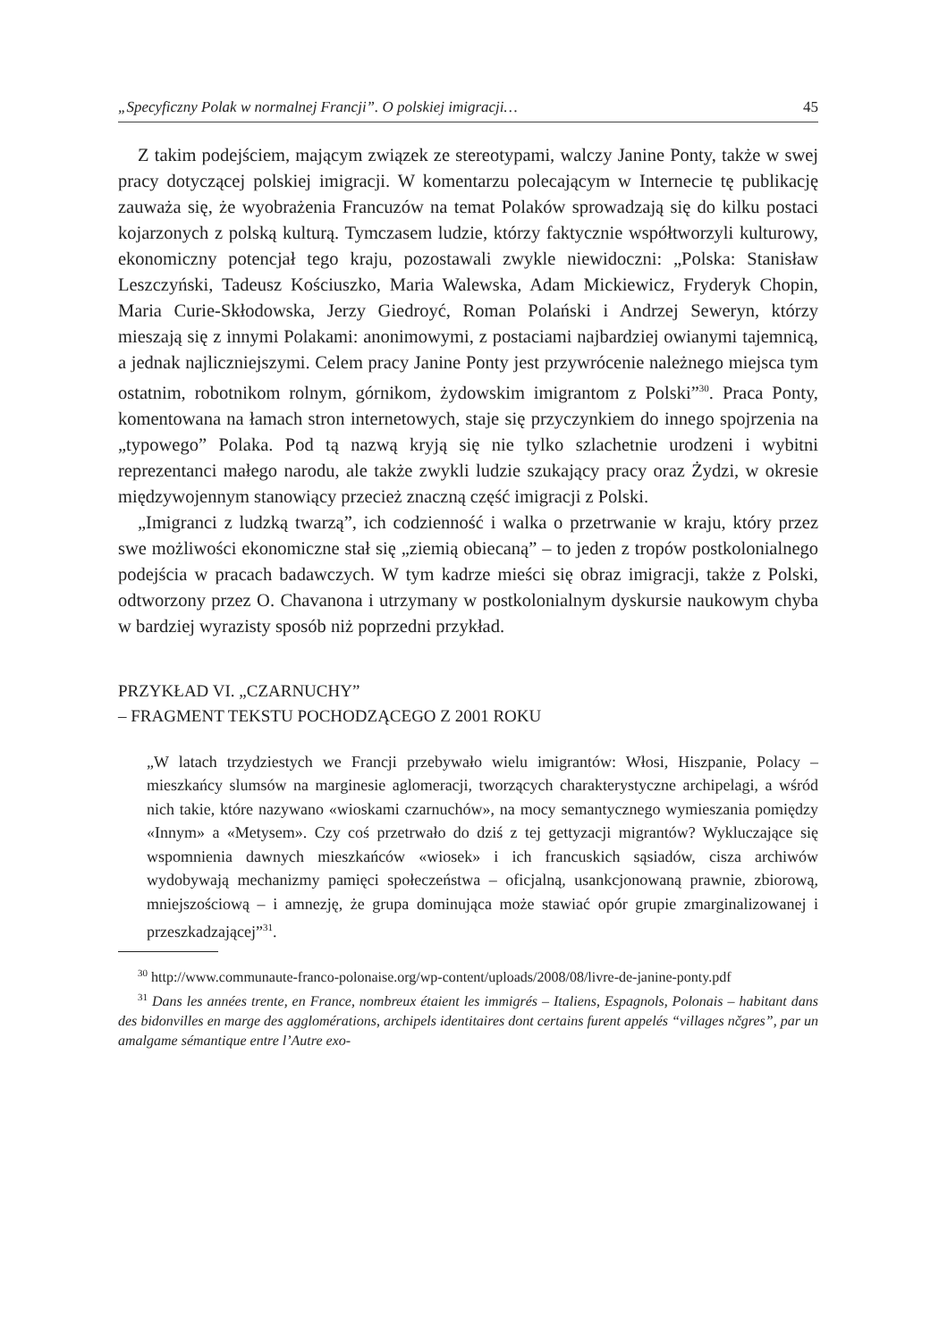„Specyficzny Polak w normalnej Francji”. O polskiej imigracji… 45
Z takim podejściem, mającym związek ze stereotypami, walczy Janine Ponty, także w swej pracy dotyczącej polskiej imigracji. W komentarzu polecającym w Internecie tę publikację zauważa się, że wyobrażenia Francuzów na temat Polaków sprowadzają się do kilku postaci kojarzonych z polską kulturą. Tymczasem ludzie, którzy faktycznie współtworzyli kulturowy, ekonomiczny potencjał tego kraju, pozostawali zwykle niewidoczni: „Polska: Stanisław Leszczyński, Tadeusz Kościuszko, Maria Walewska, Adam Mickiewicz, Fryderyk Chopin, Maria Curie-Skłodowska, Jerzy Giedroyć, Roman Polański i Andrzej Seweryn, którzy mieszają się z innymi Polakami: anonimowymi, z postaciami najbardziej owianymi tajemnicą, a jednak najliczniejszymi. Celem pracy Janine Ponty jest przywrócenie należnego miejsca tym ostatnim, robotnikom rolnym, górnikom, żydowskim imigrantom z Polski”<sup>30</sup>. Praca Ponty, komentowana na łamach stron internetowych, staje się przyczynkiem do innego spojrzenia na „typowego” Polaka. Pod tą nazwą kryją się nie tylko szlachetnie urodzeni i wybitni reprezentanci małego narodu, ale także zwykli ludzie szukający pracy oraz Żydzi, w okresie międzywojennym stanowiący przecież znaczną część imigracji z Polski.
„Imigranci z ludzką twarzą”, ich codzienność i walka o przetrwanie w kraju, który przez swe możliwości ekonomiczne stał się „ziemią obiecaną” – to jeden z tropów postkolonialnego podejścia w pracach badawczych. W tym kadrze mieści się obraz imigracji, także z Polski, odtworzony przez O. Chavanona i utrzymany w postkolonialnym dyskursie naukowym chyba w bardziej wyrazisty sposób niż poprzedni przykład.
PRZYKŁAD VI. „CZARNUCHY”
– FRAGMENT TEKSTU POCHODZĄCEGO Z 2001 ROKU
„W latach trzydziestych we Francji przebywało wielu imigrantów: Włosi, Hiszpanie, Polacy – mieszkańcy slumsów na marginesie aglomeracji, tworzących charakterystyczne archipelagi, a wśród nich takie, które nazywano «wioskami czarnuchów», na mocy semantycznego wymieszania pomiędzy «Innym» a «Metysem». Czy coś przetrwało do dziś z tej gettyzacji migrantów? Wykluczające się wspomnienia dawnych mieszkańców «wiosek» i ich francuskich sąsiadów, cisza archiwów wydobywają mechanizmy pamięci społeczeństwa – oficjalną, usankcjonowaną prawnie, zbiorową, mniejszościową – i amnezję, że grupa dominująca może stawiać opór grupie zmarginalizowanej i przeszkadzającej”<sup>31</sup>.
<sup>30</sup> http://www.communaute-franco-polonaise.org/wp-content/uploads/2008/08/livre-de-janine-ponty.pdf
<sup>31</sup> Dans les années trente, en France, nombreux étaient les immigrés – Italiens, Espagnols, Polonais – habitant dans des bidonvilles en marge des agglomérations, archipels identitaires dont certains furent appelés “villages nčgres”, par un amalgame sémantique entre l’Autre exo-